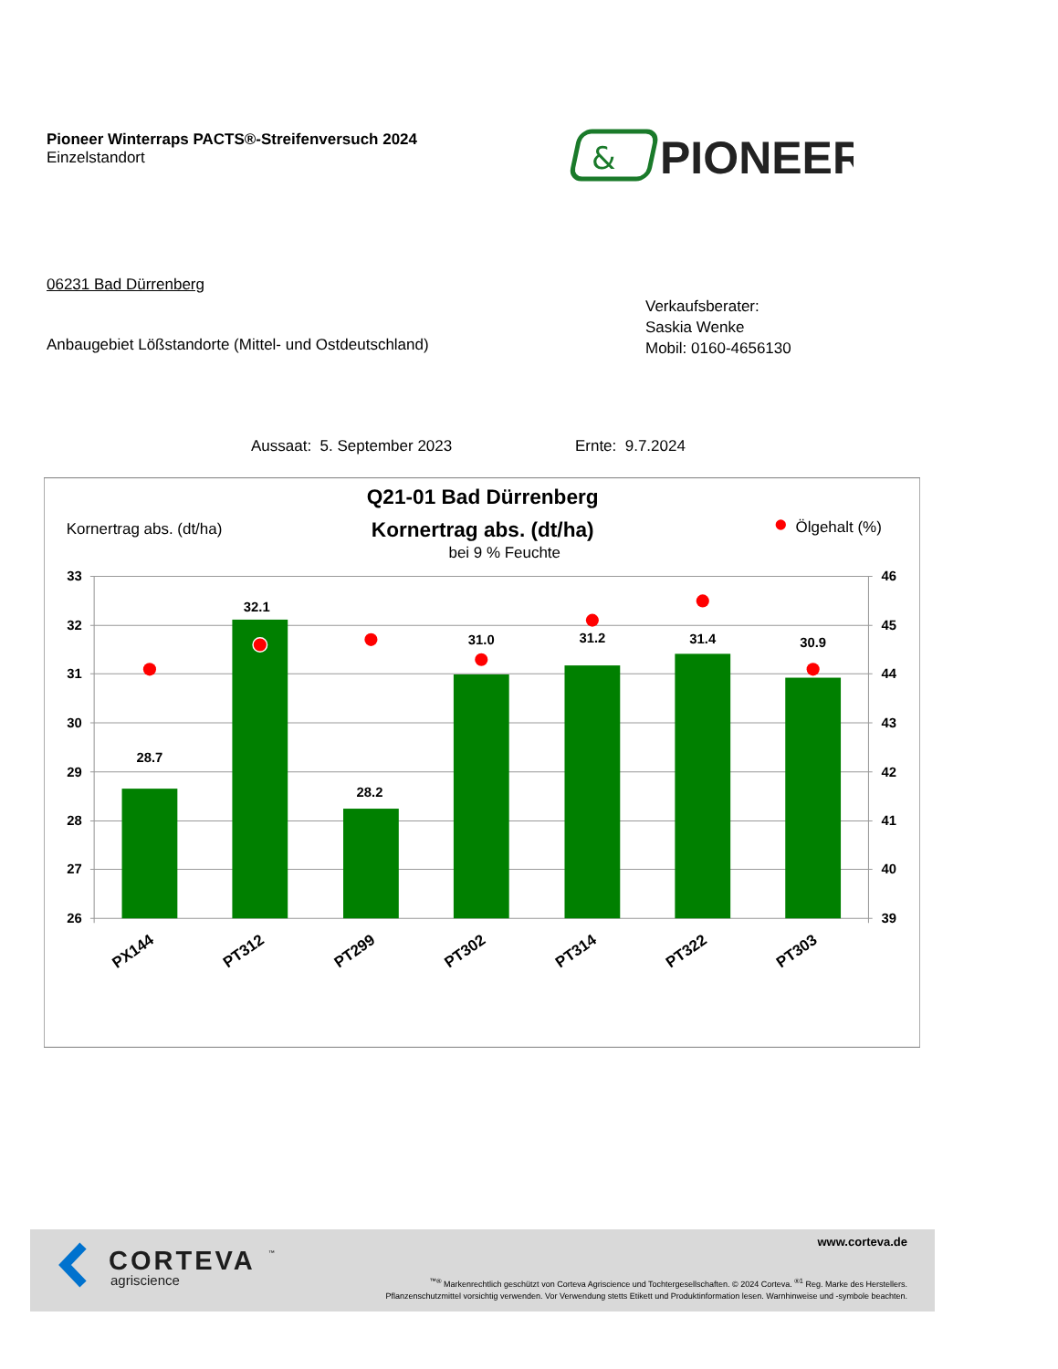Pioneer Winterraps PACTS®-Streifenversuch 2024
Einzelstandort
&
PIONEER
06231 Bad Dürrenberg
Verkaufsberater:
Saskia Wenke
Mobil: 0160-4656130
Anbaugebiet Lößstandorte (Mittel- und Ostdeutschland)
Aussaat: 5. September 2023 Ernte: 9.7.2024
Q21-01 Bad Dürrenberg
Kornertrag abs. (dt/ha)
bei 9 % Feuchte
Kornertrag abs. (dt/ha)
Ölgehalt (%)
33
32
31
30
29
28
27
26
46
45
44
43
42
41
40
39
28.7
32.1
28.2
31.0
31.2
31.4
30.9
PX144
PT312
PT299
PT302
PT314
PT322
PT303
CORTEVA
™
agriscience
www.corteva.de
<sup>™®</sup> Markenrechtlich geschützt von Corteva Agriscience und Tochtergesellschaften. © 2024 Corteva. <sup>®1</sup> Reg. Marke des Herstellers.
Pflanzenschutzmittel vorsichtig verwenden. Vor Verwendung stetts Etikett und Produktinformation lesen. Warnhinweise und -symbole beachten.